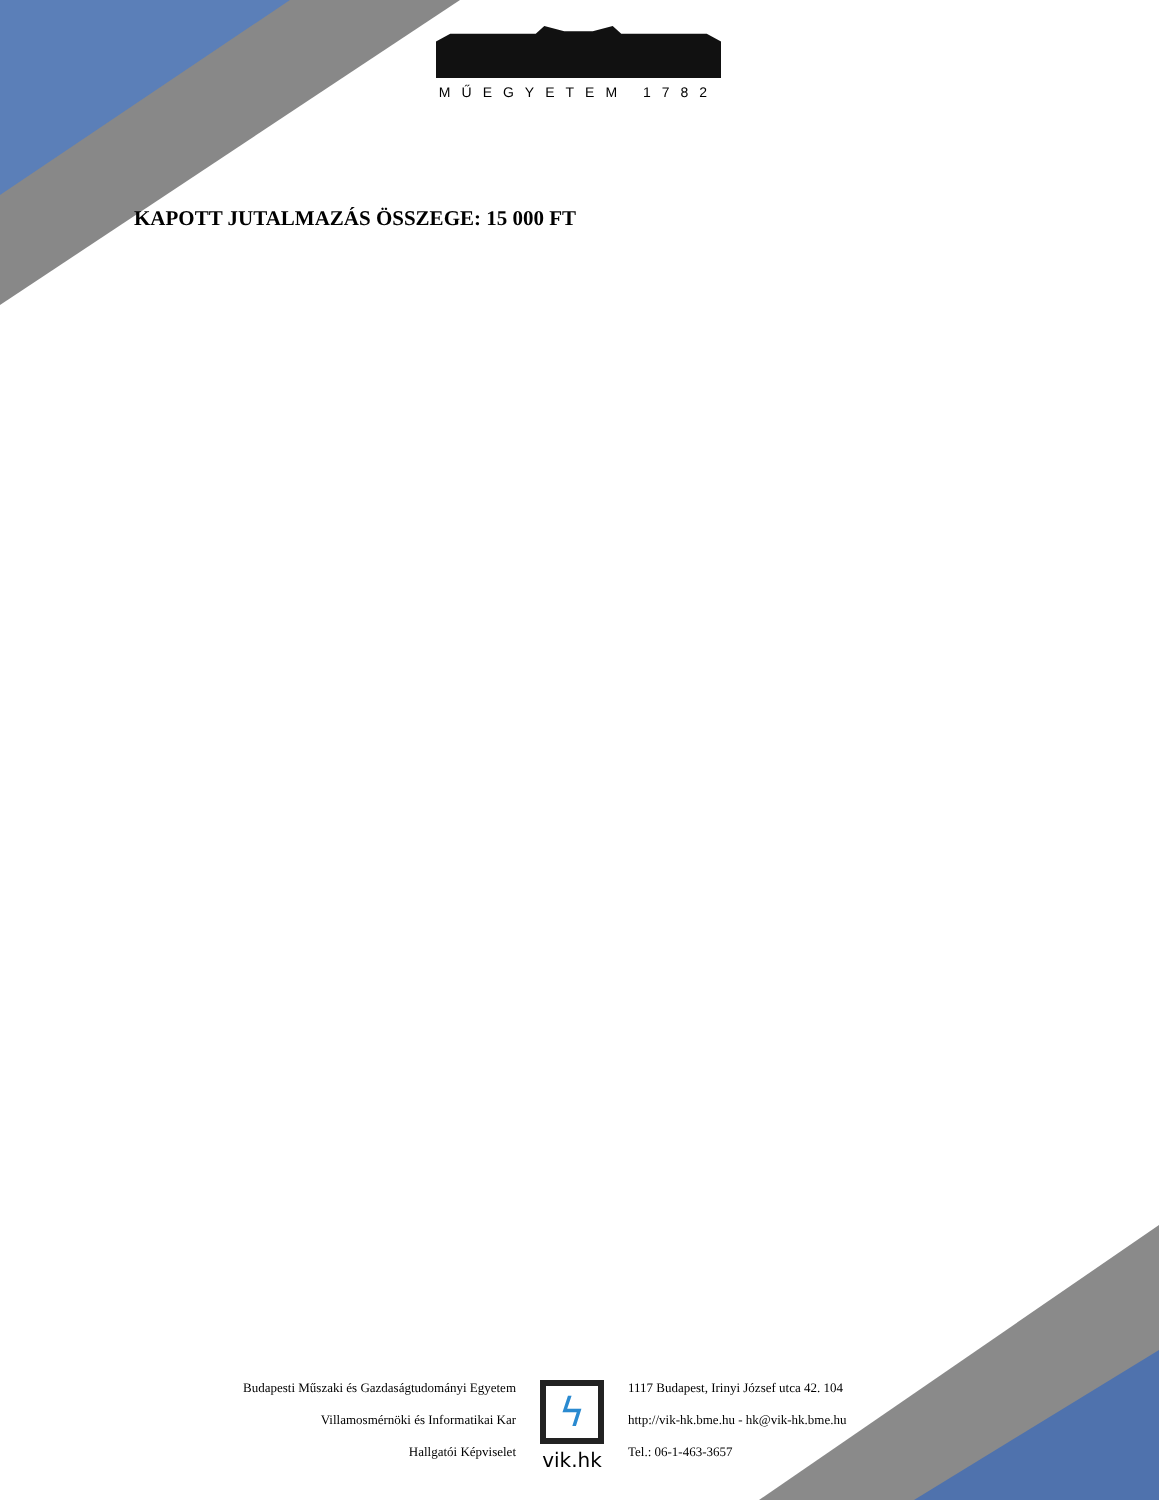MŰEGYETEM 1782
KAPOTT JUTALMAZÁS ÖSSZEGE: 15 000 FT
Budapesti Műszaki és Gazdaságtudományi Egyetem
Villamosmérnöki és Informatikai Kar
Hallgatói Képviselet
ϟ
vik.hk
1117 Budapest, Irinyi József utca 42. 104
http://vik-hk.bme.hu - hk@vik-hk.bme.hu
Tel.: 06-1-463-3657